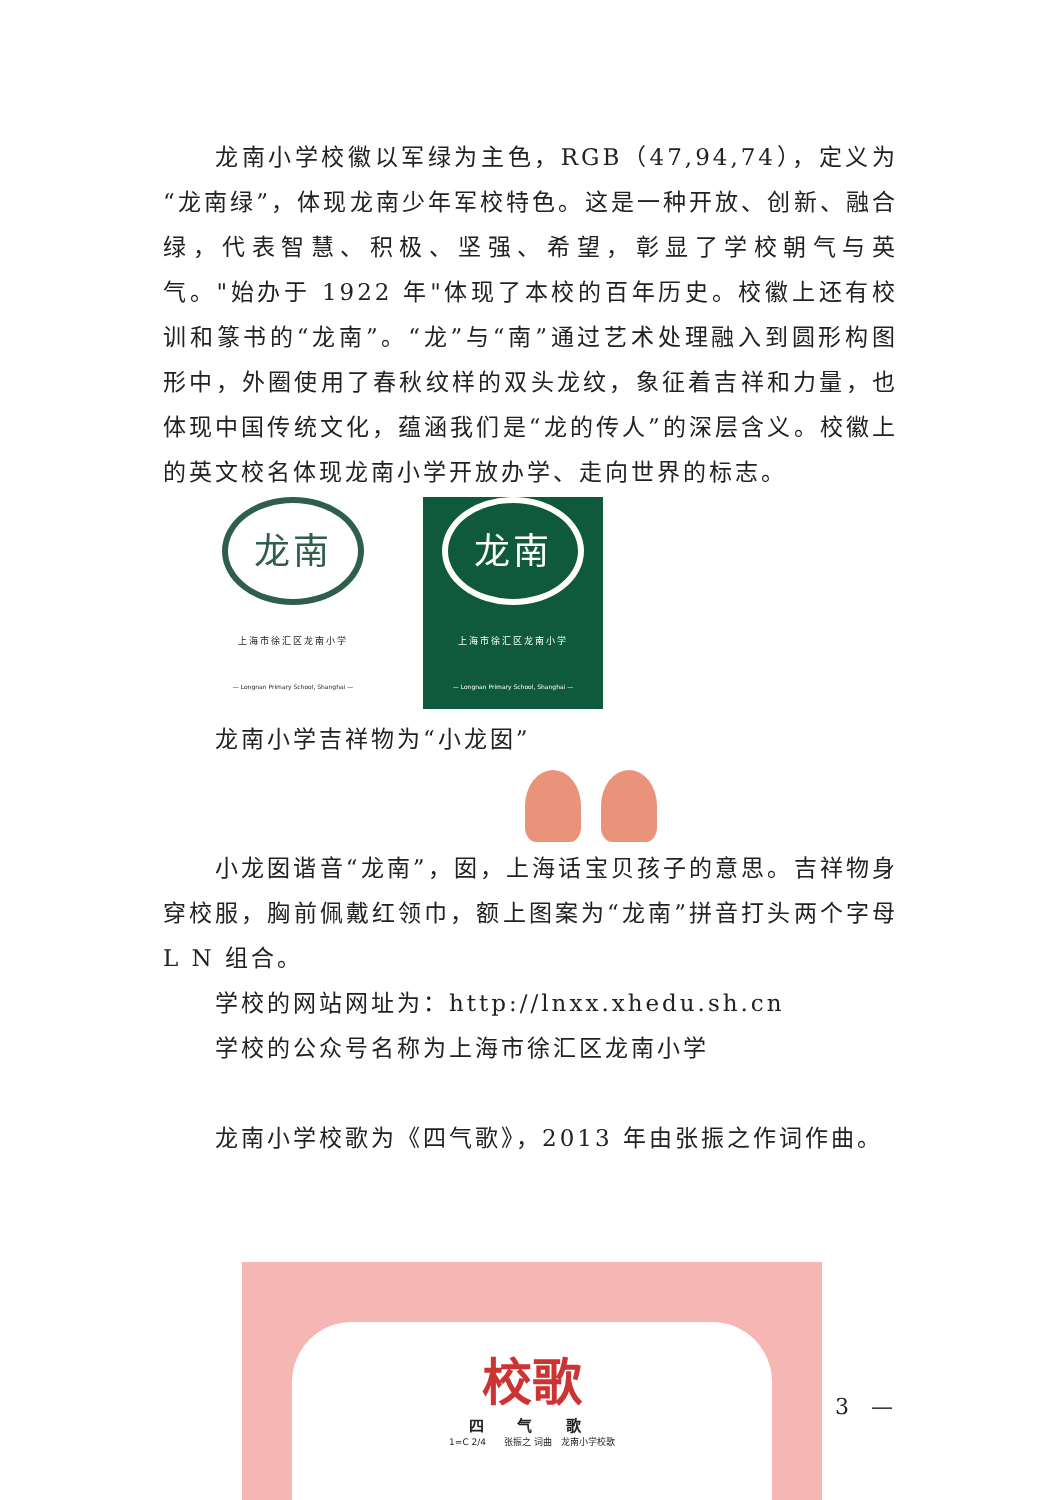龙南小学校徽以军绿为主色，RGB（47,94,74），定义为“龙南绿”，体现龙南少年军校特色。这是一种开放、创新、融合绿，代表智慧、积极、坚强、希望，彰显了学校朝气与英气。"始办于 1922 年"体现了本校的百年历史。校徽上还有校训和篆书的“龙南”。“龙”与“南”通过艺术处理融入到圆形构图形中，外圈使用了春秋纹样的双头龙纹，象征着吉祥和力量，也体现中国传统文化，蕴涵我们是“龙的传人”的深层含义。校徽上的英文校名体现龙南小学开放办学、走向世界的标志。
龙南
上海市徐汇区龙南小学
— Longnan Primary School, Shanghai —
龙南
上海市徐汇区龙南小学
— Longnan Primary School, Shanghai —
龙南小学吉祥物为“小龙囡”
小龙囡谐音“龙南”，囡，上海话宝贝孩子的意思。吉祥物身穿校服，胸前佩戴红领巾，额上图案为“龙南”拼音打头两个字母 L N 组合。
学校的网站网址为：http://lnxx.xhedu.sh.cn
学校的公众号名称为上海市徐汇区龙南小学
龙南小学校歌为《四气歌》，2013 年由张振之作词作曲。
校歌
四 气 歌
1=C 2/4　　张振之 词曲　龙南小学校歌
3　—